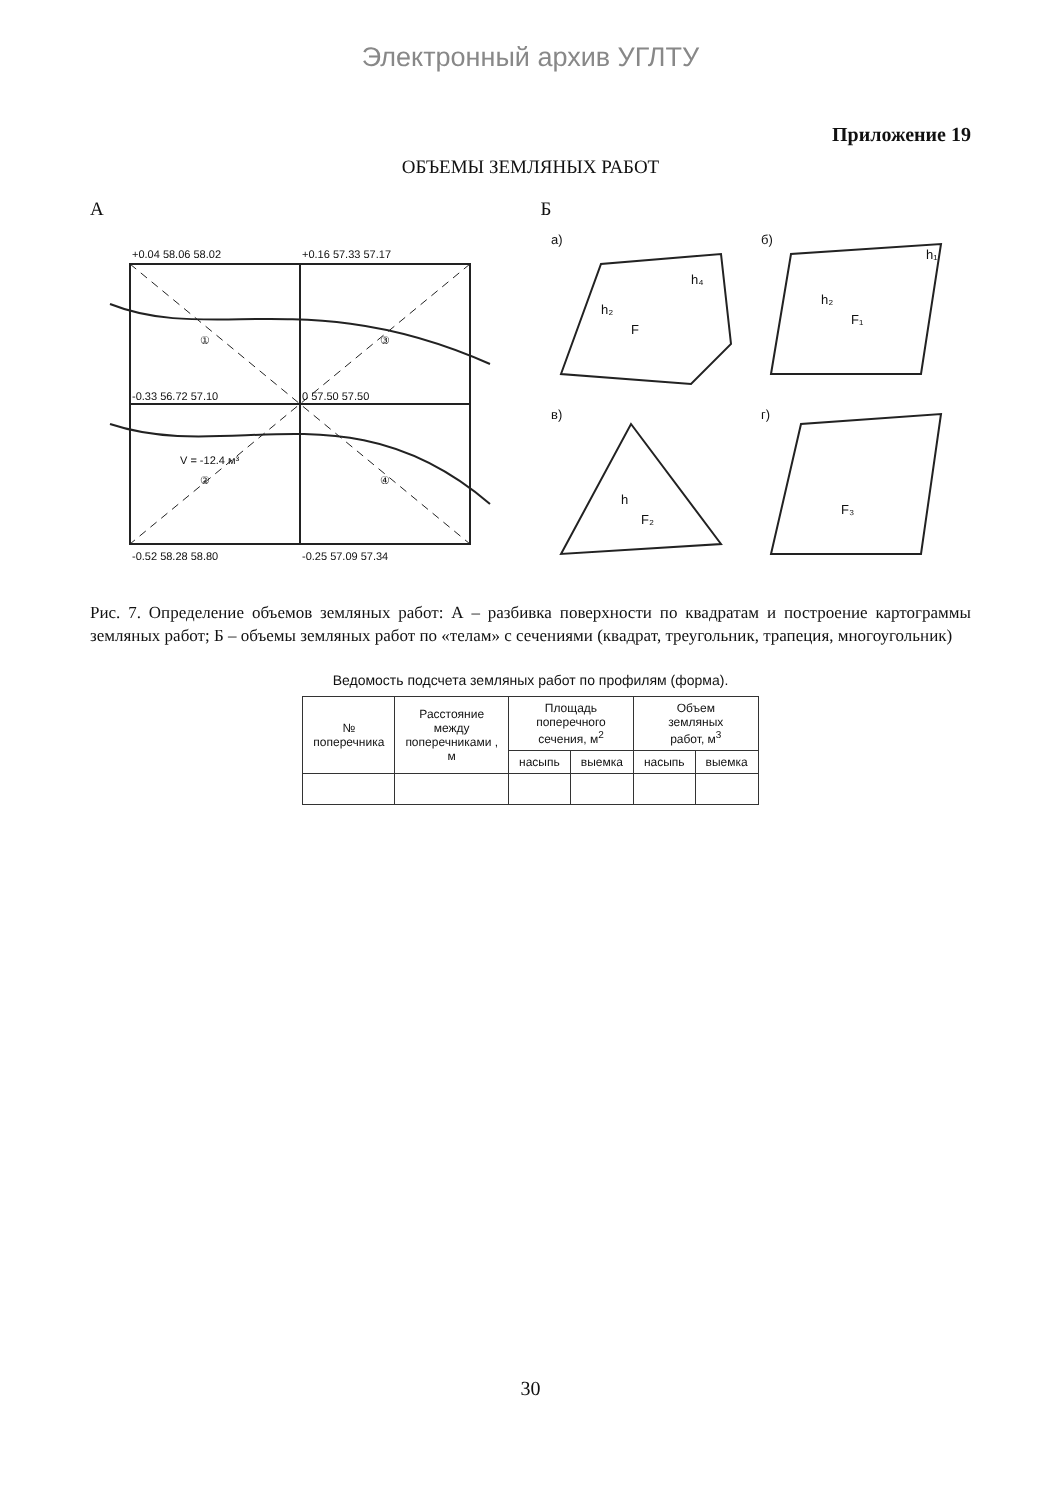Электронный архив УГЛТУ
Приложение 19
ОБЪЕМЫ ЗЕМЛЯНЫХ РАБОТ
А
+0.04 58.06 58.02
+0.16 57.33 57.17
-0.33 56.72 57.10
0 57.50 57.50
-0.52 58.28 58.80
-0.25 57.09 57.34
①
③
②
④
V = -12.4 м³
Б
а)
б)
в)
г)
F
F₁
F₂
F₃
h₂
h₄
h₂
h₁
h
Рис. 7. Определение объемов земляных работ: А – разбивка поверхности по квадратам и построение картограммы земляных работ; Б – объемы земляных работ по «телам» с сечениями (квадрат, треугольник, трапеция, многоугольник)
Ведомость подсчета земляных работ по профилям (форма).
| № поперечника | Расстояние между поперечниками , м | Площадь поперечного сечения, м<sup>2</sup> | | Объем земляных работ, м<sup>3</sup> | |
| --- | --- | --- | --- | --- | --- |
| | | насыпь | выемка | насыпь | выемка |
30